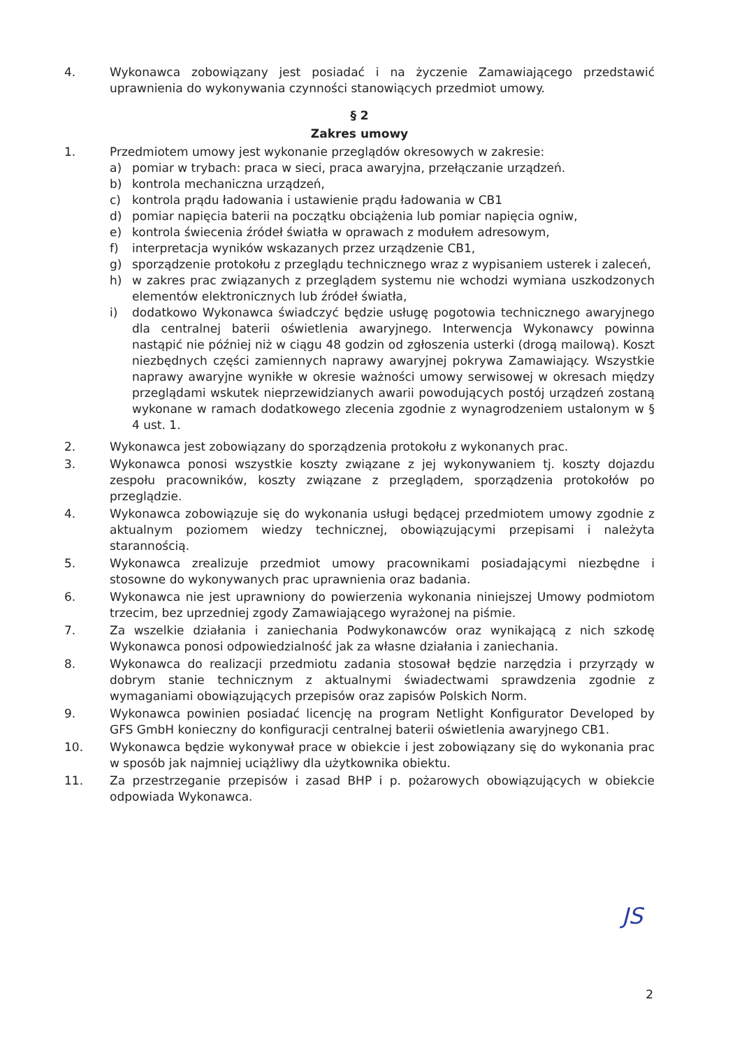4. Wykonawca zobowiązany jest posiadać i na życzenie Zamawiającego przedstawić uprawnienia do wykonywania czynności stanowiących przedmiot umowy.
§ 2
Zakres umowy
1. Przedmiotem umowy jest wykonanie przeglądów okresowych w zakresie:
a) pomiar w trybach: praca w sieci, praca awaryjna, przełączanie urządzeń.
b) kontrola mechaniczna urządzeń,
c) kontrola prądu ładowania i ustawienie prądu ładowania w CB1
d) pomiar napięcia baterii na początku obciążenia lub pomiar napięcia ogniw,
e) kontrola świecenia źródeł światła w oprawach z modułem adresowym,
f) interpretacja wyników wskazanych przez urządzenie CB1,
g) sporządzenie protokołu z przeglądu technicznego wraz z wypisaniem usterek i zaleceń,
h) w zakres prac związanych z przeglądem systemu nie wchodzi wymiana uszkodzonych elementów elektronicznych lub źródeł światła,
i) dodatkowo Wykonawca świadczyć będzie usługę pogotowia technicznego awaryjnego dla centralnej baterii oświetlenia awaryjnego. Interwencja Wykonawcy powinna nastąpić nie później niż w ciągu 48 godzin od zgłoszenia usterki (drogą mailową). Koszt niezbędnych części zamiennych naprawy awaryjnej pokrywa Zamawiający. Wszystkie naprawy awaryjne wynikłe w okresie ważności umowy serwisowej w okresach między przeglądami wskutek nieprzewidzianych awarii powodujących postój urządzeń zostaną wykonane w ramach dodatkowego zlecenia zgodnie z wynagrodzeniem ustalonym w § 4 ust. 1.
2. Wykonawca jest zobowiązany do sporządzenia protokołu z wykonanych prac.
3. Wykonawca ponosi wszystkie koszty związane z jej wykonywaniem tj. koszty dojazdu zespołu pracowników, koszty związane z przeglądem, sporządzenia protokołów po przeglądzie.
4. Wykonawca zobowiązuje się do wykonania usługi będącej przedmiotem umowy zgodnie z aktualnym poziomem wiedzy technicznej, obowiązującymi przepisami i należyta starannością.
5. Wykonawca zrealizuje przedmiot umowy pracownikami posiadającymi niezbędne i stosowne do wykonywanych prac uprawnienia oraz badania.
6. Wykonawca nie jest uprawniony do powierzenia wykonania niniejszej Umowy podmiotom trzecim, bez uprzedniej zgody Zamawiającego wyrażonej na piśmie.
7. Za wszelkie działania i zaniechania Podwykonawców oraz wynikającą z nich szkodę Wykonawca ponosi odpowiedzialność jak za własne działania i zaniechania.
8. Wykonawca do realizacji przedmiotu zadania stosował będzie narzędzia i przyrządy w dobrym stanie technicznym z aktualnymi świadectwami sprawdzenia zgodnie z wymaganiami obowiązujących przepisów oraz zapisów Polskich Norm.
9. Wykonawca powinien posiadać licencję na program Netlight Konfigurator Developed by GFS GmbH konieczny do konfiguracji centralnej baterii oświetlenia awaryjnego CB1.
10. Wykonawca będzie wykonywał prace w obiekcie i jest zobowiązany się do wykonania prac w sposób jak najmniej uciążliwy dla użytkownika obiektu.
11. Za przestrzeganie przepisów i zasad BHP i p. pożarowych obowiązujących w obiekcie odpowiada Wykonawca.
JS
2